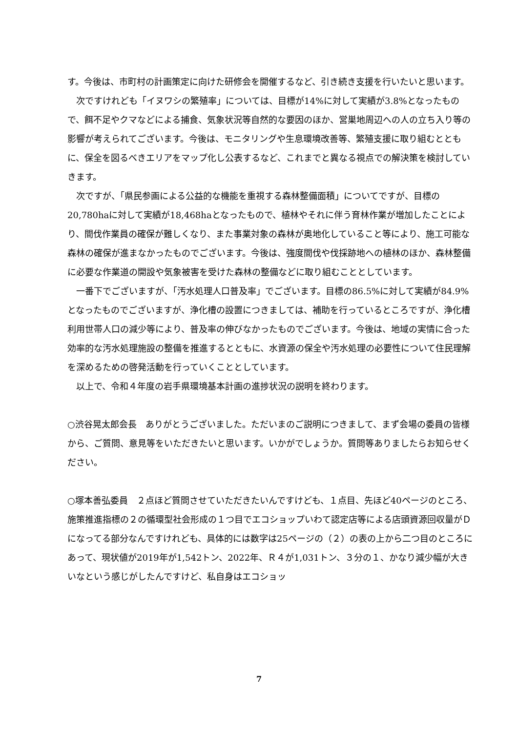す。今後は、市町村の計画策定に向けた研修会を開催するなど、引き続き支援を行いたいと思います。
　次ですけれども「イヌワシの繁殖率」については、目標が14%に対して実績が3.8%となったもので、餌不足やクマなどによる捕食、気象状況等自然的な要因のほか、営巣地周辺への人の立ち入り等の影響が考えられてございます。今後は、モニタリングや生息環境改善等、繁殖支援に取り組むとともに、保全を図るべきエリアをマップ化し公表するなど、これまでと異なる視点での解決策を検討していきます。
　次ですが、「県民参画による公益的な機能を重視する森林整備面積」についてですが、目標の20,780haに対して実績が18,468haとなったもので、植林やそれに伴う育林作業が増加したことにより、間伐作業員の確保が難しくなり、また事業対象の森林が奥地化していること等により、施工可能な森林の確保が進まなかったものでございます。今後は、強度間伐や伐採跡地への植林のほか、森林整備に必要な作業道の開設や気象被害を受けた森林の整備などに取り組むこととしています。
　一番下でございますが、「汚水処理人口普及率」でございます。目標の86.5%に対して実績が84.9%となったものでございますが、浄化槽の設置につきましては、補助を行っているところですが、浄化槽利用世帯人口の減少等により、普及率の伸びなかったものでございます。今後は、地域の実情に合った効率的な汚水処理施設の整備を推進するとともに、水資源の保全や汚水処理の必要性について住民理解を深めるための啓発活動を行っていくこととしています。
　以上で、令和４年度の岩手県環境基本計画の進捗状況の説明を終わります。
○渋谷晃太郎会長　ありがとうございました。ただいまのご説明につきまして、まず会場の委員の皆様から、ご質問、意見等をいただきたいと思います。いかがでしょうか。質問等ありましたらお知らせください。
○塚本善弘委員　２点ほど質問させていただきたいんですけども、１点目、先ほど40ページのところ、施策推進指標の２の循環型社会形成の１つ目でエコショップいわて認定店等による店頭資源回収量がＤになってる部分なんですけれども、具体的には数字は25ページの（２）の表の上から二つ目のところにあって、現状値が2019年が1,542トン、2022年、Ｒ４が1,031トン、３分の１、かなり減少幅が大きいなという感じがしたんですけど、私自身はエコショッ
7